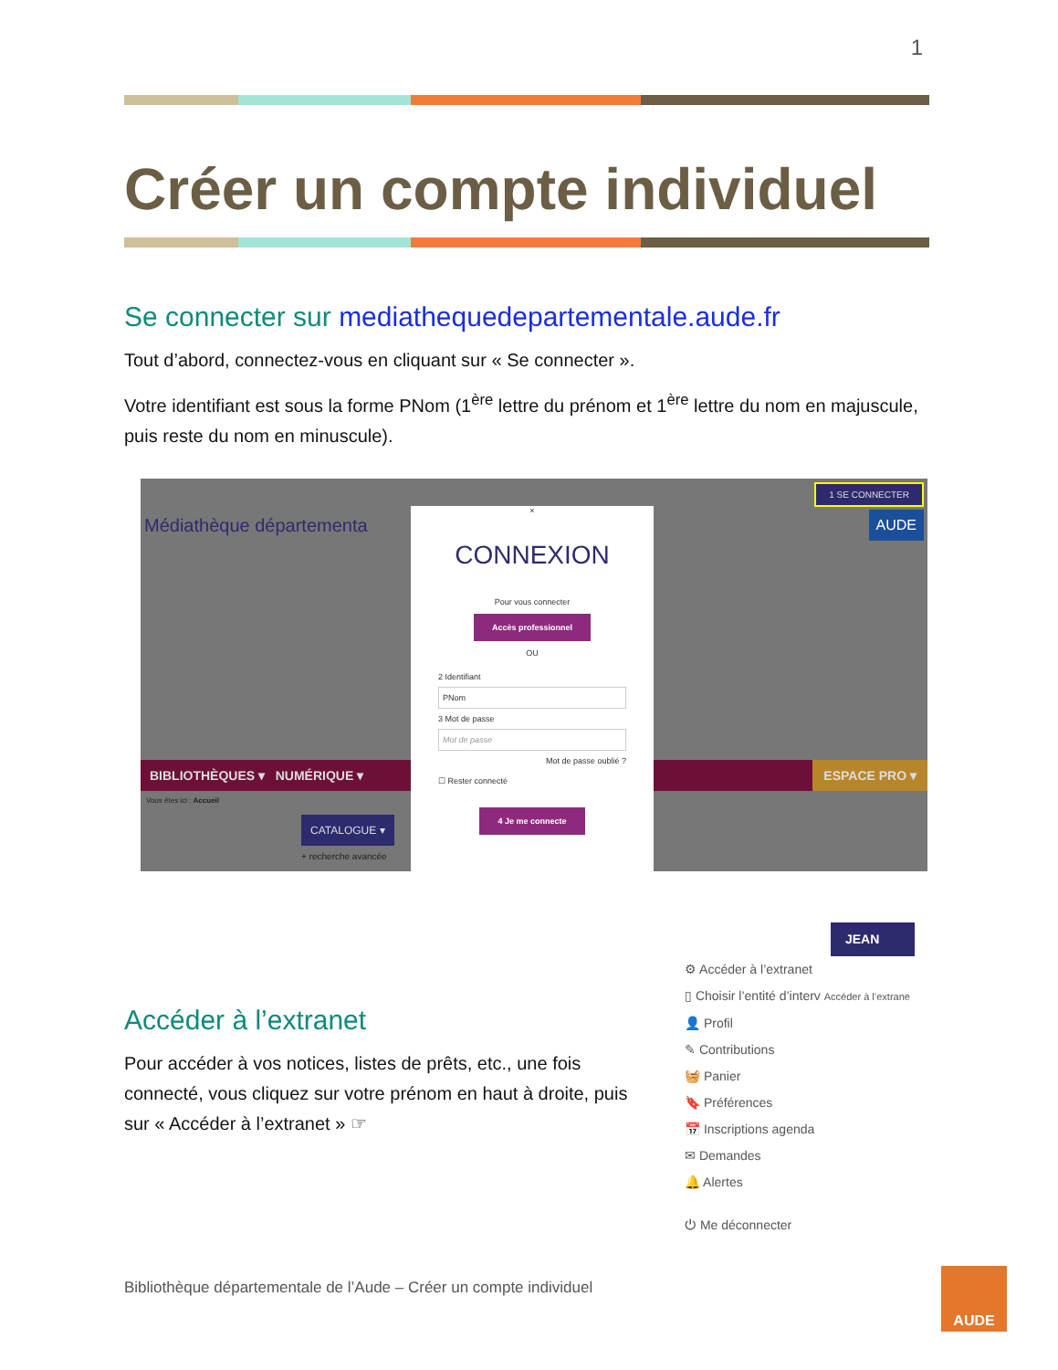1
Créer un compte individuel
Se connecter sur mediathequedepartementale.aude.fr
Tout d’abord, connectez-vous en cliquant sur « Se connecter ».
Votre identifiant est sous la forme PNom (1<sup>ère</sup> lettre du prénom et 1<sup>ère</sup> lettre du nom en majuscule, puis reste du nom en minuscule).
Médiathèque départementa
BIBLIOTHÈQUES ▾ NUMÉRIQUE ▾ ESPACE PRO ▾
Vous êtes ici : Accueil
CATALOGUE ▾
+ recherche avancée
1 SE CONNECTER
AUDE
×
CONNEXION
Pour vous connecter
Accès professionnel
OU
2 Identifiant
PNom
3 Mot de passe
Mot de passe
Mot de passe oublié ?
☐ Rester connecté
4 Je me connecte
Accéder à l’extranet
Pour accéder à vos notices, listes de prêts, etc., une fois connecté, vous cliquez sur votre prénom en haut à droite, puis sur « Accéder à l’extranet » ☞
JEAN
⚙ Accéder à l’extranet
▯ Choisir l’entité d’interv Accéder à l’extrane
👤 Profil
✎ Contributions
🧺 Panier
🔖 Préférences
📅 Inscriptions agenda
✉ Demandes
🔔 Alertes
⏻ Me déconnecter
Bibliothèque départementale de l’Aude – Créer un compte individuel
AUDE